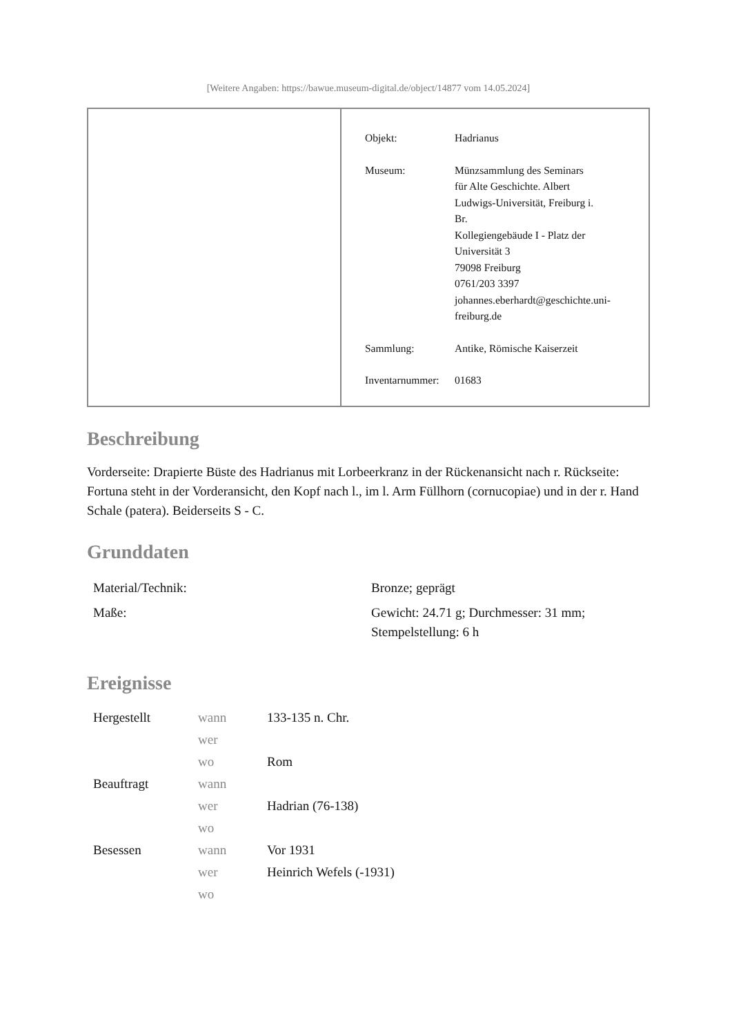[Weitere Angaben: https://bawue.museum-digital.de/object/14877 vom 14.05.2024]
| Objekt: | Hadrianus |
| Museum: | Münzsammlung des Seminars für Alte Geschichte. Albert Ludwigs-Universität, Freiburg i. Br. Kollegiengebäude I - Platz der Universität 3 79098 Freiburg 0761/203 3397 johannes.eberhardt@geschichte.uni- freiburg.de |
| Sammlung: | Antike, Römische Kaiserzeit |
| Inventarnummer: | 01683 |
Beschreibung
Vorderseite: Drapierte Büste des Hadrianus mit Lorbeerkranz in der Rückenansicht nach r. Rückseite: Fortuna steht in der Vorderansicht, den Kopf nach l., im l. Arm Füllhorn (cornucopiae) und in der r. Hand Schale (patera). Beiderseits S - C.
Grunddaten
| Material/Technik: | Bronze; geprägt |
| Maße: | Gewicht: 24.71 g; Durchmesser: 31 mm; Stempelstellung: 6 h |
Ereignisse
| Hergestellt | wann | 133-135 n. Chr. |
| | wer | |
| | wo | Rom |
| Beauftragt | wann | |
| | wer | Hadrian (76-138) |
| | wo | |
| Besessen | wann | Vor 1931 |
| | wer | Heinrich Wefels (-1931) |
| | wo | |